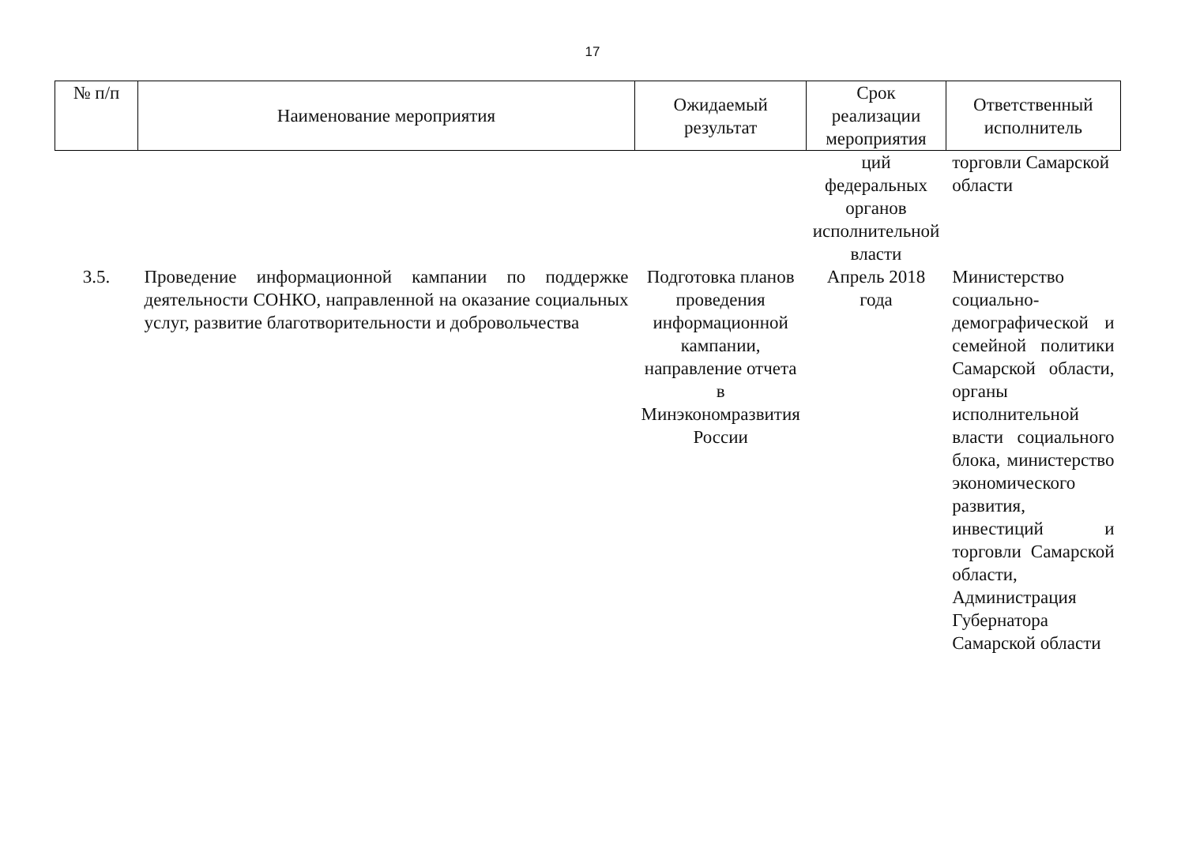17
| № п/п | Наименование мероприятия | Ожидаемый результат | Срок реализации мероприятия | Ответственный исполнитель |
| --- | --- | --- | --- | --- |
| | | | ций федеральных органов исполнительной власти | торговли Самарской области |
| 3.5. | Проведение информационной кампании по поддержке деятельности СОНКО, направленной на оказание социальных услуг, развитие благотворительности и добровольчества | Подготовка планов проведения информационной кампании, направление отчета в Минэкономразвития России | Апрель 2018 года | Министерство социально-демографической и семейной политики Самарской области, органы исполнительной власти социального блока, министерство экономического развития, инвестиций и торговли Самарской области, Администрация Губернатора Самарской области |